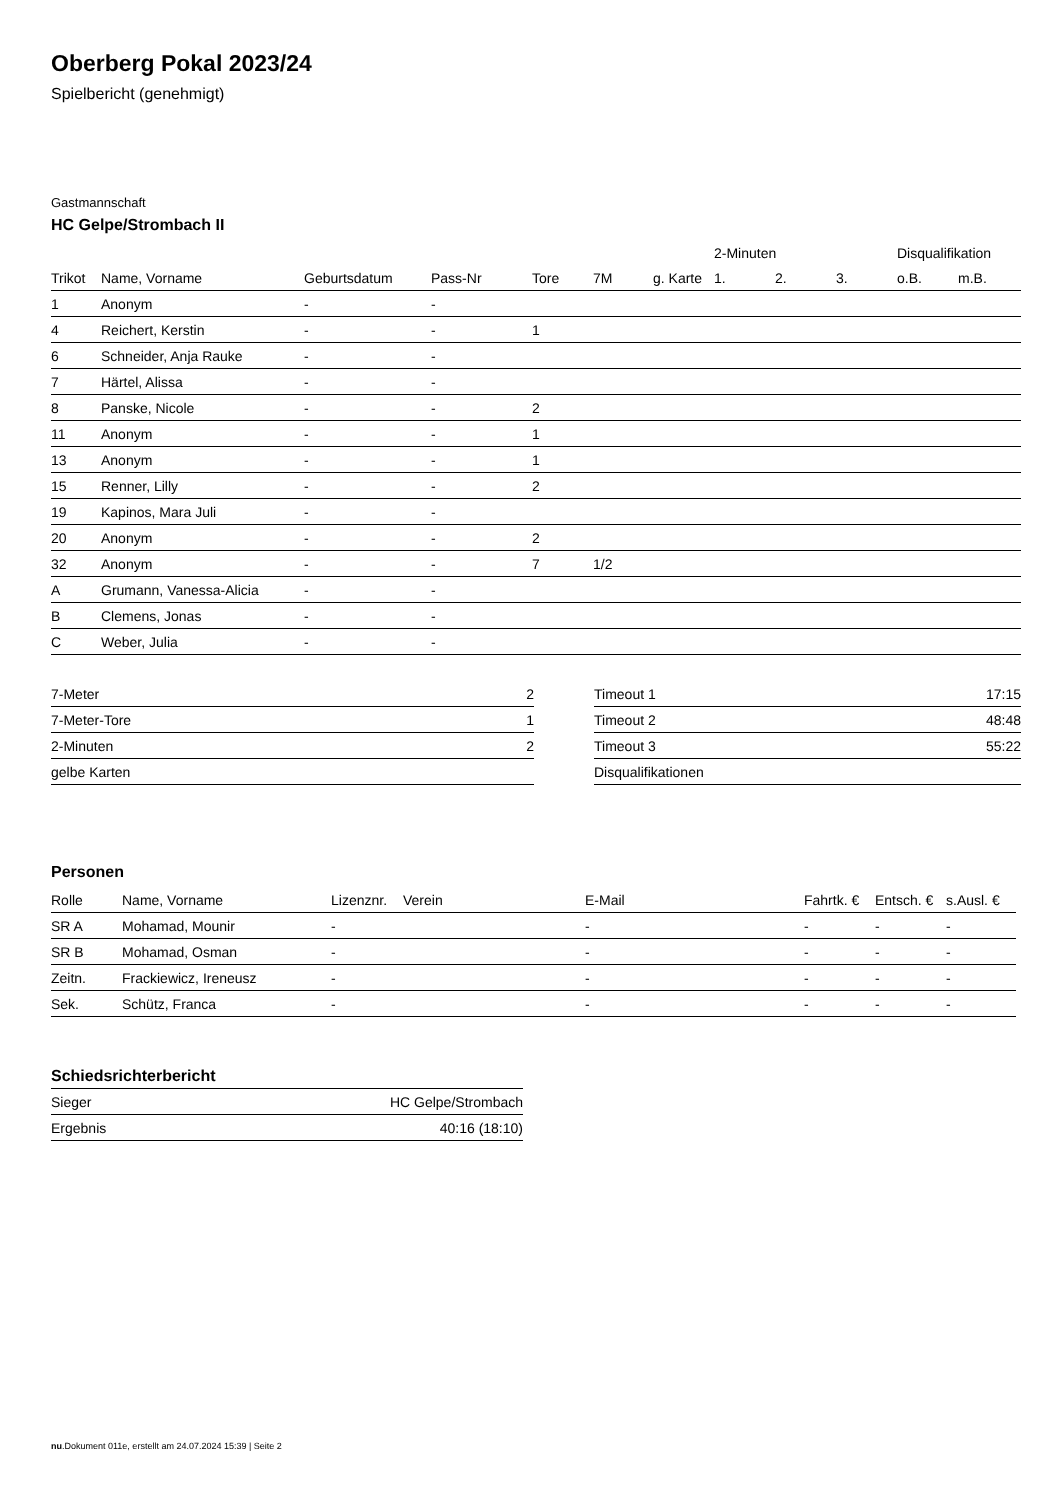Oberberg Pokal 2023/24
Spielbericht (genehmigt)
Gastmannschaft
HC Gelpe/Strombach II
| | | | | | | | 2-Minuten | | | Disqualifikation | |
| --- | --- | --- | --- | --- | --- | --- | --- | --- | --- | --- | --- |
| Trikot | Name, Vorname | Geburtsdatum | Pass-Nr | Tore | 7M | g. Karte | 1. | 2. | 3. | o.B. | m.B. |
| 1 | Anonym | - | - | | | | | | | | |
| 4 | Reichert, Kerstin | - | - | 1 | | | | | | | |
| 6 | Schneider, Anja Rauke | - | - | | | | | | | | |
| 7 | Härtel, Alissa | - | - | | | | | | | | |
| 8 | Panske, Nicole | - | - | 2 | | | | | | | |
| 11 | Anonym | - | - | 1 | | | | | | | |
| 13 | Anonym | - | - | 1 | | | | | | | |
| 15 | Renner, Lilly | - | - | 2 | | | | | | | |
| 19 | Kapinos, Mara Juli | - | - | | | | | | | | |
| 20 | Anonym | - | - | 2 | | | | | | | |
| 32 | Anonym | - | - | 7 | 1/2 | | | | | | |
| A | Grumann, Vanessa-Alicia | - | - | | | | | | | | |
| B | Clemens, Jonas | - | - | | | | | | | | |
| C | Weber, Julia | - | - | | | | | | | | |
| 7-Meter | 2 |
| 7-Meter-Tore | 1 |
| 2-Minuten | 2 |
| gelbe Karten | |
| Timeout 1 | 17:15 |
| Timeout 2 | 48:48 |
| Timeout 3 | 55:22 |
| Disqualifikationen | |
Personen
| Rolle | Name, Vorname | Lizenznr. | Verein | E-Mail | Fahrtk. € | Entsch. € | s.Ausl. € |
| --- | --- | --- | --- | --- | --- | --- | --- |
| SR A | Mohamad, Mounir | - | | - | - | - | - |
| SR B | Mohamad, Osman | - | | - | - | - | - |
| Zeitn. | Frackiewicz, Ireneusz | - | | - | - | - | - |
| Sek. | Schütz, Franca | - | | - | - | - | - |
Schiedsrichterbericht
| Sieger | HC Gelpe/Strombach |
| Ergebnis | 40:16 (18:10) |
nu.Dokument 011e, erstellt am 24.07.2024 15:39 | Seite 2